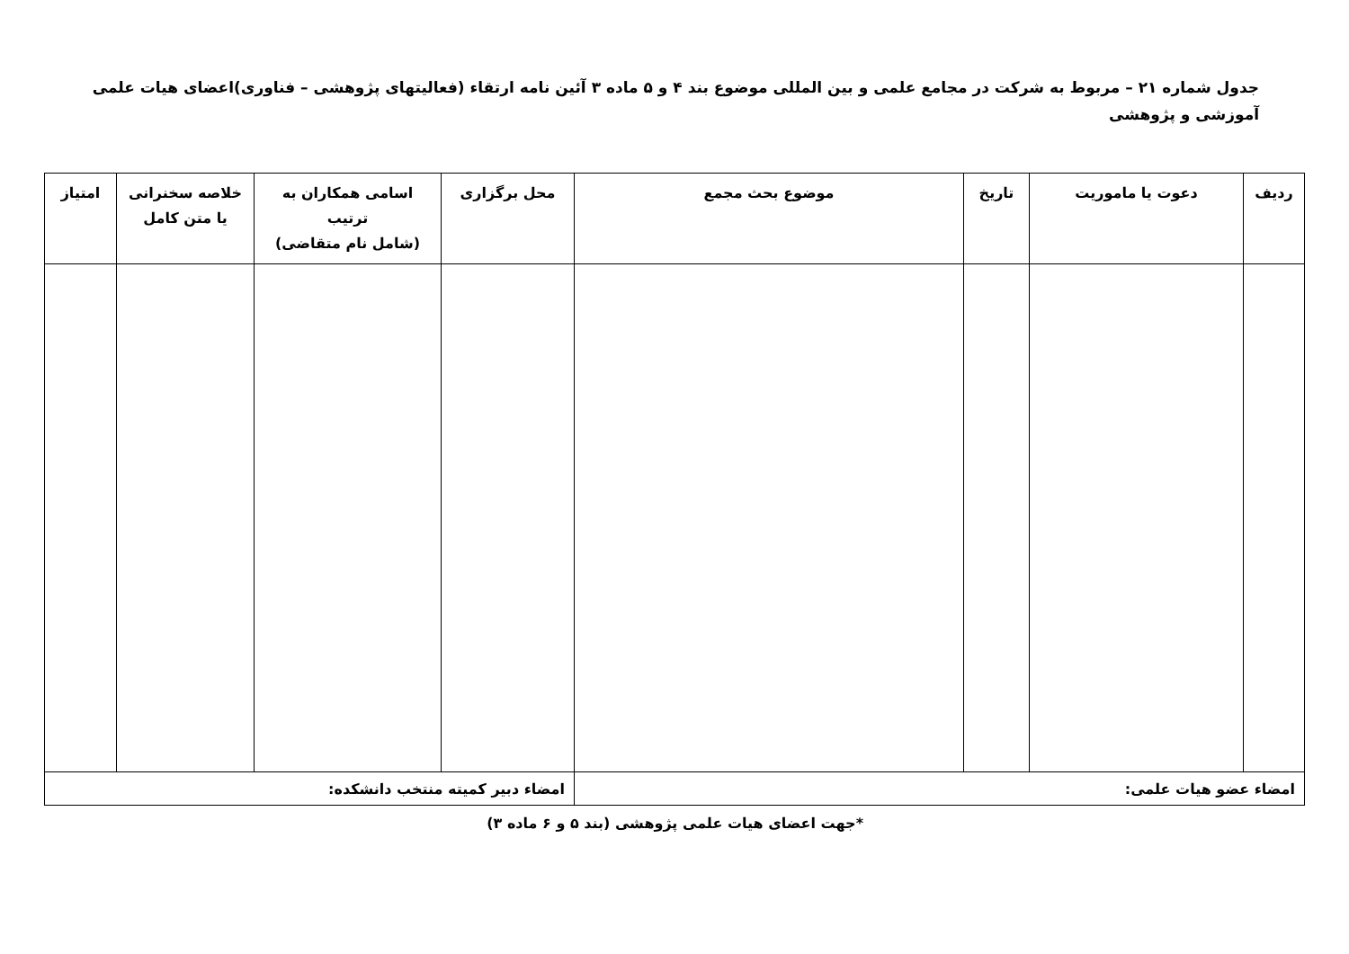جدول شماره ۲۱ – مربوط به شرکت در مجامع علمی و بین المللی موضوع بند ۴ و ۵ ماده ۳ آئین نامه ارتقاء (فعالیتهای پژوهشی – فناوری)اعضای هیات علمی آموزشی و پژوهشی
| ردیف | دعوت یا ماموریت | تاریخ | موضوع بحث مجمع | محل برگزاری | اسامی همکاران به ترتیب (شامل نام متقاضی) | خلاصه سخنرانی یا متن کامل | امتیاز |
| --- | --- | --- | --- | --- | --- | --- | --- |
| امضاء عضو هیات علمی: | | | | امضاء دبیر کمیته منتخب دانشکده: | | | |
*جهت اعضای هیات علمی پژوهشی (بند ۵ و ۶ ماده ۳)